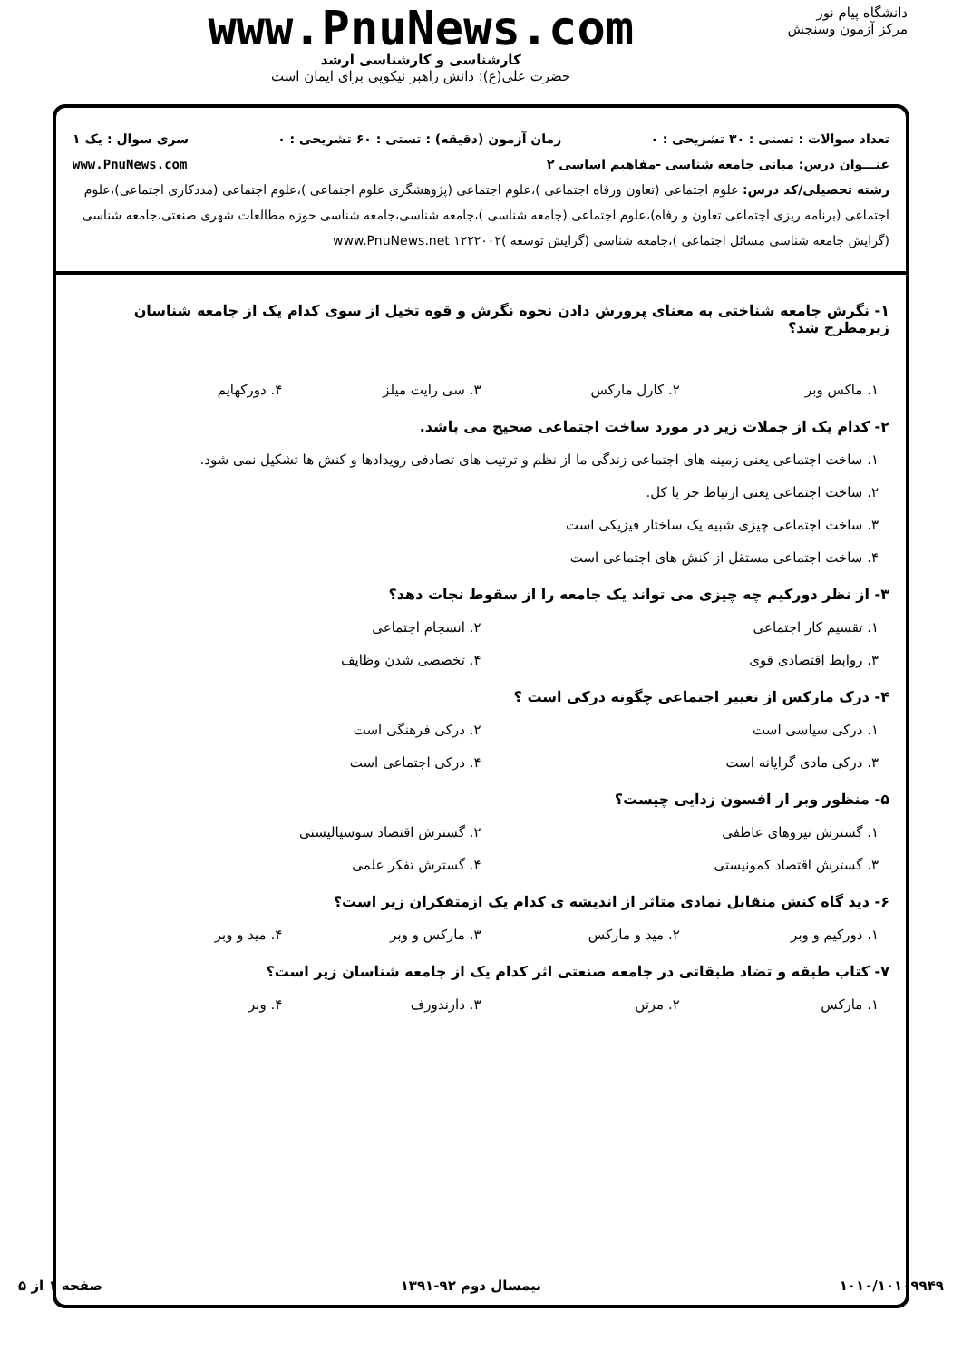دانشگاه پیام نور
مرکز آزمون وسنجش
www.PnuNews.com
کارشناسی و کارشناسی ارشد
حضرت علی(ع): دانش راهبر نیکویی برای ایمان است
تعداد سوالات : تستی : ۳۰ تشریحی : ۰ زمان آزمون (دقیقه) : تستی : ۶۰ تشریحی : ۰ سری سوال : یک ۱
عنـــوان درس: مبانی جامعه شناسی -مفاهیم اساسی ۲ www.PnuNews.com
رشته تحصیلی/کد درس: علوم اجتماعی (تعاون ورفاه اجتماعی )،علوم اجتماعی (پژوهشگری علوم اجتماعی )،علوم اجتماعی (مددکاری اجتماعی)،علوم اجتماعی (برنامه ریزی اجتماعی تعاون و رفاه)،علوم اجتماعی (جامعه شناسی )،جامعه شناسی،جامعه شناسی حوزه مطالعات شهری صنعتی،جامعه شناسی (گرایش جامعه شناسی مسائل اجتماعی )،جامعه شناسی (گرایش توسعه )۱۲۲۲۰۰۲ www.PnuNews.net
۱- نگرش جامعه شناختی به معنای پرورش دادن نحوه نگرش و قوه تخیل از سوی کدام یک از جامعه شناسان زیرمطرح شد؟
۱. ماکس وبر ۲. کارل مارکس ۳. سی رایت میلز ۴. دورکهایم
۲- کدام یک از جملات زیر در مورد ساخت اجتماعی صحیح می باشد.
۱. ساخت اجتماعی یعنی زمینه های اجتماعی زندگی ما از نظم و ترتیب های تصادفی رویدادها و کنش ها تشکیل نمی شود.
۲. ساخت اجتماعی یعنی ارتباط جز با کل.
۳. ساخت اجتماعی چیزی شبیه یک ساختار فیزیکی است
۴. ساخت اجتماعی مستقل از کنش های اجتماعی است
۳- از نظر دورکیم چه چیزی می تواند یک جامعه را از سقوط نجات دهد؟
۱. تقسیم کار اجتماعی ۲. انسجام اجتماعی
۳. روابط اقتصادی قوی ۴. تخصصی شدن وظایف
۴- درک مارکس از تغییر اجتماعی چگونه درکی است ؟
۱. درکی سیاسی است ۲. درکی فرهنگی است
۳. درکی مادی گرایانه است ۴. درکی اجتماعی است
۵- منظور وبر از افسون زدایی چیست؟
۱. گسترش نیروهای عاطفی ۲. گسترش اقتصاد سوسیالیستی
۳. گسترش اقتصاد کمونیستی ۴. گسترش تفکر علمی
۶- دید گاه کنش متقابل نمادی متاثر از اندیشه ی کدام یک ازمتفکران زیر است؟
۱. دورکیم و وبر ۲. مید و مارکس ۳. مارکس و وبر ۴. مید و وبر
۷- کتاب طبقه و تضاد طبقاتی در جامعه صنعتی اثر کدام یک از جامعه شناسان زیر است؟
۱. مارکس ۲. مرتن ۳. دارندورف ۴. وبر
۱۰۱۰/۱۰۱۰۹۹۴۹ نیمسال دوم ۹۲-۱۳۹۱ صفحه ۱ از ۵